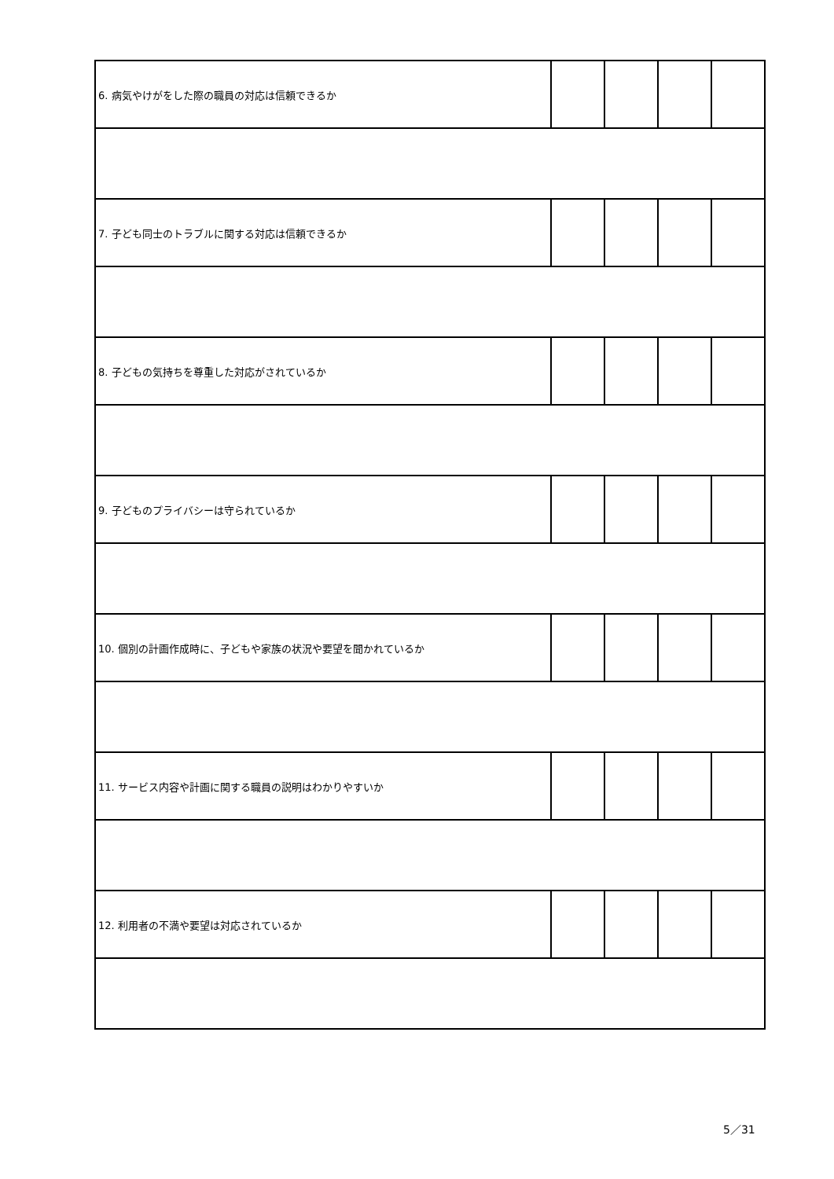| 6. 病気やけがをした際の職員の対応は信頼できるか | | | | |
| 7. 子ども同士のトラブルに関する対応は信頼できるか | | | | |
| 8. 子どもの気持ちを尊重した対応がされているか | | | | |
| 9. 子どものプライバシーは守られているか | | | | |
| 10. 個別の計画作成時に、子どもや家族の状況や要望を聞かれているか | | | | |
| 11. サービス内容や計画に関する職員の説明はわかりやすいか | | | | |
| 12. 利用者の不満や要望は対応されているか | | | | |
5／31